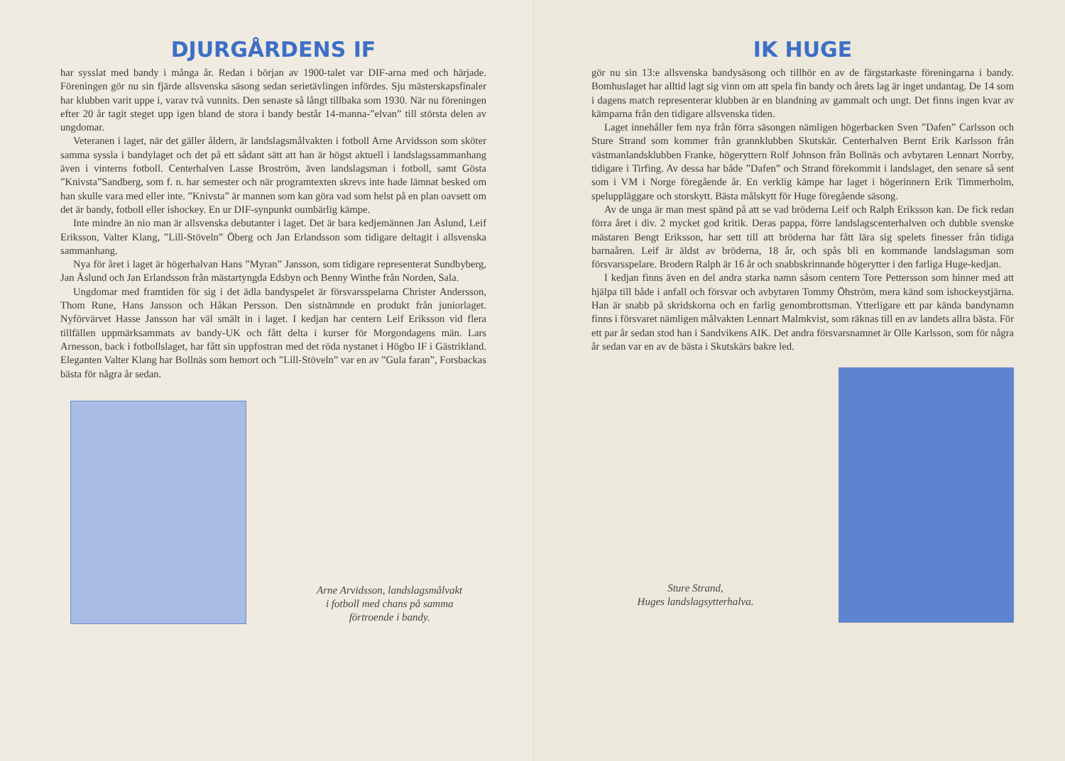DJURGÅRDENS IF
har sysslat med bandy i många år. Redan i början av 1900-talet var DIF-arna med och härjade. Föreningen gör nu sin fjärde allsvenska säsong sedan serietävlingen infördes. Sju mästerskapsfinaler har klubben varit uppe i, varav två vunnits. Den senaste så långt tillbaka som 1930. När nu föreningen efter 20 år tagit steget upp igen bland de stora i bandy består 14-manna-”elvan” till största delen av ungdomar.
Veteranen i laget, när det gäller åldern, är landslagsmålvakten i fotboll Arne Arvidsson som sköter samma syssla i bandylaget och det på ett sådant sätt att han är högst aktuell i landslagssammanhang även i vinterns fotboll. Centerhalven Lasse Broström, även landslagsman i fotboll, samt Gösta ”Knivsta”Sandberg, som f. n. har semester och när programtexten skrevs inte hade lämnat besked om han skulle vara med eller inte. ”Knivsta” är mannen som kan göra vad som helst på en plan oavsett om det är bandy, fotboll eller ishockey. En ur DIF-synpunkt oumbärlig kämpe.
Inte mindre än nio man är allsvenska debutanter i laget. Det är bara kedjemännen Jan Åslund, Leif Eriksson, Valter Klang, ”Lill-Stöveln” Öberg och Jan Erlandsson som tidigare deltagit i allsvenska sammanhang.
Nya för året i laget är högerhalvan Hans ”Myran” Jansson, som tidigare representerat Sundbyberg, Jan Åslund och Jan Erlandsson från mästartyngda Edsbyn och Benny Winthe från Norden, Sala.
Ungdomar med framtiden för sig i det ädla bandyspelet är försvarsspelarna Christer Andersson, Thom Rune, Hans Jansson och Håkan Persson. Den sistnämnde en produkt från juniorlaget. Nyförvärvet Hasse Jansson har väl smält in i laget. I kedjan har centern Leif Eriksson vid flera tillfällen uppmärksammats av bandy-UK och fått delta i kurser för Morgondagens män. Lars Arnesson, back i fotbollslaget, har fått sin uppfostran med det röda nystanet i Högbo IF i Gästrikland. Eleganten Valter Klang har Bollnäs som hemort och ”Lill-Stöveln” var en av ”Gula faran”, Forsbackas bästa för några år sedan.
Arne Arvidsson, landslagsmålvakt
i fotboll med chans på samma
förtroende i bandy.
IK HUGE
gör nu sin 13:e allsvenska bandysäsong och tillhör en av de färgstarkaste föreningarna i bandy. Bomhuslaget har alltid lagt sig vinn om att spela fin bandy och årets lag är inget undantag. De 14 som i dagens match representerar klubben är en blandning av gammalt och ungt. Det finns ingen kvar av kämparna från den tidigare allsvenska tiden.
Laget innehåller fem nya från förra säsongen nämligen högerbacken Sven ”Dafen” Carlsson och Sture Strand som kommer från grannklubben Skutskär. Centerhalven Bernt Erik Karlsson från västmanlandsklubben Franke, högeryttern Rolf Johnson från Bollnäs och avbytaren Lennart Norrby, tidigare i Tirfing. Av dessa har både ”Dafen” och Strand förekommit i landslaget, den senare så sent som i VM i Norge föregående år. En verklig kämpe har laget i högerinnern Erik Timmerholm, speluppläggare och storskytt. Bästa målskytt för Huge föregående säsong.
Av de unga är man mest spänd på att se vad bröderna Leif och Ralph Eriksson kan. De fick redan förra året i div. 2 mycket god kritik. Deras pappa, förre landslagscenterhalven och dubble svenske mästaren Bengt Eriksson, har sett till att bröderna har fått lära sig spelets finesser från tidiga barnaåren. Leif är äldst av bröderna, 18 år, och spås bli en kommande landslagsman som försvarsspelare. Brodern Ralph är 16 år och snabbskrinnande högerytter i den farliga Huge-kedjan.
I kedjan finns även en del andra starka namn såsom centern Tore Pettersson som hinner med att hjälpa till både i anfall och försvar och avbytaren Tommy Öhström, mera känd som ishockeystjärna. Han är snabb på skridskorna och en farlig genombrottsman. Ytterligare ett par kända bandynamn finns i försvaret nämligen målvakten Lennart Malmkvist, som räknas till en av landets allra bästa. För ett par år sedan stod han i Sandvikens AIK. Det andra försvarsnamnet är Olle Karlsson, som för några år sedan var en av de bästa i Skutskärs bakre led.
Sture Strand,
Huges landslagsytterhalva.